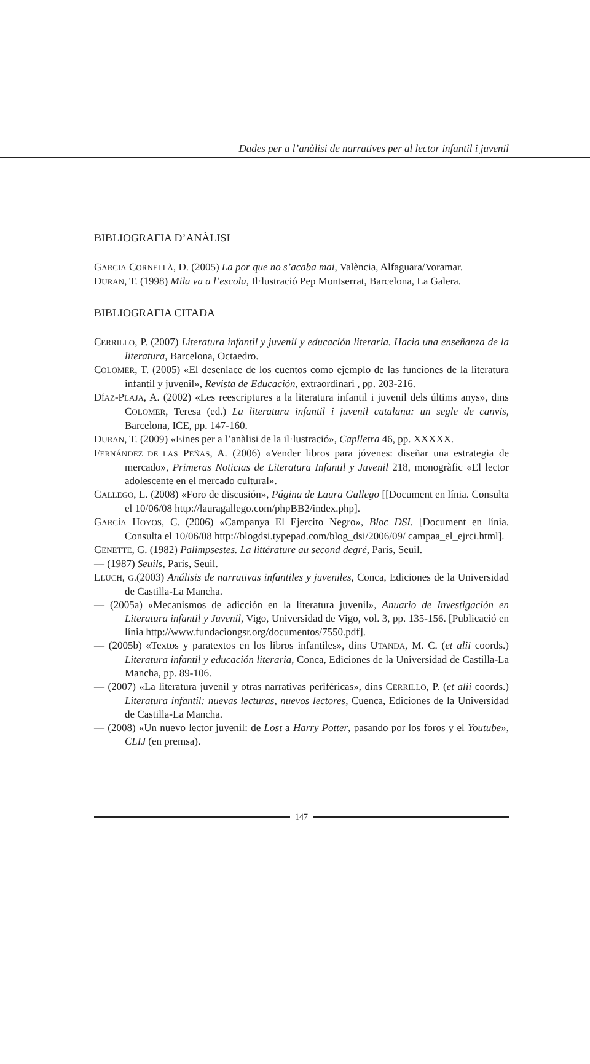Dades per a l’anàlisi de narratives per al lector infantil i juvenil
BIBLIOGRAFIA D’ANÀLISI
GARCIA CORNELLÀ, D. (2005) La por que no s’acaba mai, València, Alfaguara/Voramar.
DURAN, T. (1998) Mila va a l’escola, Il·lustració Pep Montserrat, Barcelona, La Galera.
BIBLIOGRAFIA CITADA
CERRILLO, P. (2007) Literatura infantil y juvenil y educación literaria. Hacia una enseñanza de la literatura, Barcelona, Octaedro.
COLOMER, T. (2005) «El desenlace de los cuentos como ejemplo de las funciones de la literatura infantil y juvenil», Revista de Educación, extraordinari , pp. 203-216.
DÍAZ-PLAJA, A. (2002) «Les reescriptures a la literatura infantil i juvenil dels últims anys», dins COLOMER, Teresa (ed.) La literatura infantil i juvenil catalana: un segle de canvis, Barcelona, ICE, pp. 147-160.
DURAN, T. (2009) «Eines per a l’anàlisi de la il·lustració», Caplletra 46, pp. XXXXX.
FERNÁNDEZ DE LAS PEÑAS, A. (2006) «Vender libros para jóvenes: diseñar una estrategia de mercado», Primeras Noticias de Literatura Infantil y Juvenil 218, monogràfic «El lector adolescente en el mercado cultural».
GALLEGO, L. (2008) «Foro de discusión», Página de Laura Gallego [[Document en línia. Consulta el 10/06/08 http://lauragallego.com/phpBB2/index.php].
GARCÍA HOYOS, C. (2006) «Campanya El Ejercito Negro», Bloc DSI. [Document en línia. Consulta el 10/06/08 http://blogdsi.typepad.com/blog_dsi/2006/09/ campaa_el_ejrci.html].
GENETTE, G. (1982) Palimpsestes. La littérature au second degré, París, Seuil.
— (1987) Seuils, París, Seuil.
LLUCH, G.(2003) Análisis de narrativas infantiles y juveniles, Conca, Ediciones de la Universidad de Castilla-La Mancha.
— (2005a) «Mecanismos de adicción en la literatura juvenil», Anuario de Investigación en Literatura infantil y Juvenil, Vigo, Universidad de Vigo, vol. 3, pp. 135-156. [Publicació en línia http://www.fundaciongsr.org/documentos/7550.pdf].
— (2005b) «Textos y paratextos en los libros infantiles», dins UTANDA, M. C. (et alii coords.) Literatura infantil y educación literaria, Conca, Ediciones de la Universidad de Castilla-La Mancha, pp. 89-106.
— (2007) «La literatura juvenil y otras narrativas periféricas», dins CERRILLO, P. (et alii coords.) Literatura infantil: nuevas lecturas, nuevos lectores, Cuenca, Ediciones de la Universidad de Castilla-La Mancha.
— (2008) «Un nuevo lector juvenil: de Lost a Harry Potter, pasando por los foros y el Youtube», CLIJ (en premsa).
147